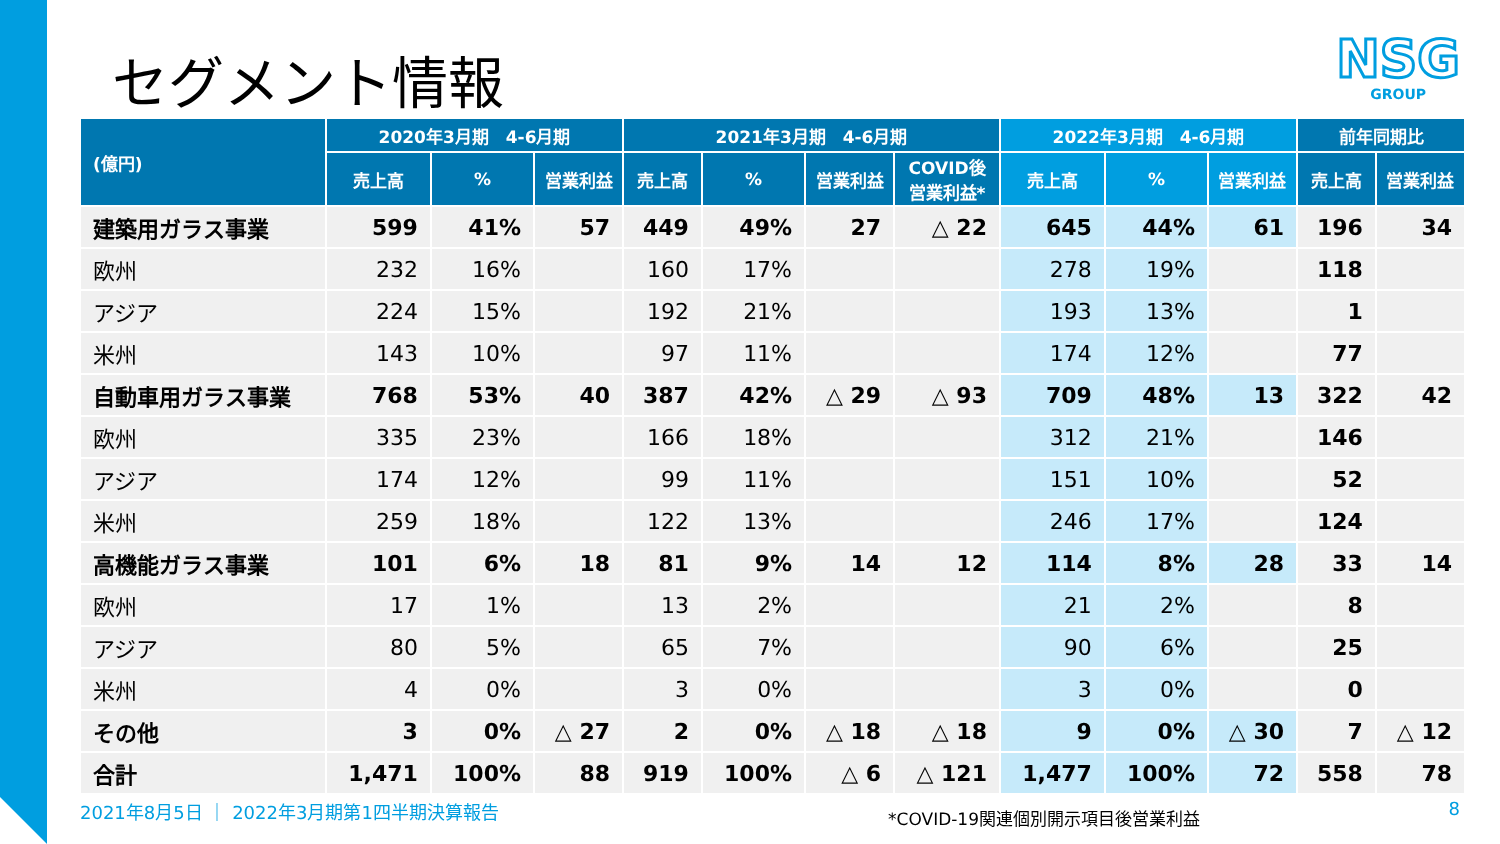セグメント情報
NSG
GROUP
| (億円) | 2020年3月期 4-6月期 | | | 2021年3月期 4-6月期 | | | | 2022年3月期 4-6月期 | | | 前年同期比 | |
| --- | --- | --- | --- | --- | --- | --- | --- | --- | --- | --- | --- | --- |
| | 売上高 | % | 営業利益 | 売上高 | % | 営業利益 | COVID後 営業利益* | 売上高 | % | 営業利益 | 売上高 | 営業利益 |
| 建築用ガラス事業 | 599 | 41% | 57 | 449 | 49% | 27 | △ 22 | 645 | 44% | 61 | 196 | 34 |
| 欧州 | 232 | 16% | | 160 | 17% | | | 278 | 19% | | 118 | |
| アジア | 224 | 15% | | 192 | 21% | | | 193 | 13% | | 1 | |
| 米州 | 143 | 10% | | 97 | 11% | | | 174 | 12% | | 77 | |
| 自動車用ガラス事業 | 768 | 53% | 40 | 387 | 42% | △ 29 | △ 93 | 709 | 48% | 13 | 322 | 42 |
| 欧州 | 335 | 23% | | 166 | 18% | | | 312 | 21% | | 146 | |
| アジア | 174 | 12% | | 99 | 11% | | | 151 | 10% | | 52 | |
| 米州 | 259 | 18% | | 122 | 13% | | | 246 | 17% | | 124 | |
| 高機能ガラス事業 | 101 | 6% | 18 | 81 | 9% | 14 | 12 | 114 | 8% | 28 | 33 | 14 |
| 欧州 | 17 | 1% | | 13 | 2% | | | 21 | 2% | | 8 | |
| アジア | 80 | 5% | | 65 | 7% | | | 90 | 6% | | 25 | |
| 米州 | 4 | 0% | | 3 | 0% | | | 3 | 0% | | 0 | |
| その他 | 3 | 0% | △ 27 | 2 | 0% | △ 18 | △ 18 | 9 | 0% | △ 30 | 7 | △ 12 |
| 合計 | 1,471 | 100% | 88 | 919 | 100% | △ 6 | △ 121 | 1,477 | 100% | 72 | 558 | 78 |
2021年8月5日 ｜ 2022年3月期第1四半期決算報告
*COVID-19関連個別開示項目後営業利益
8